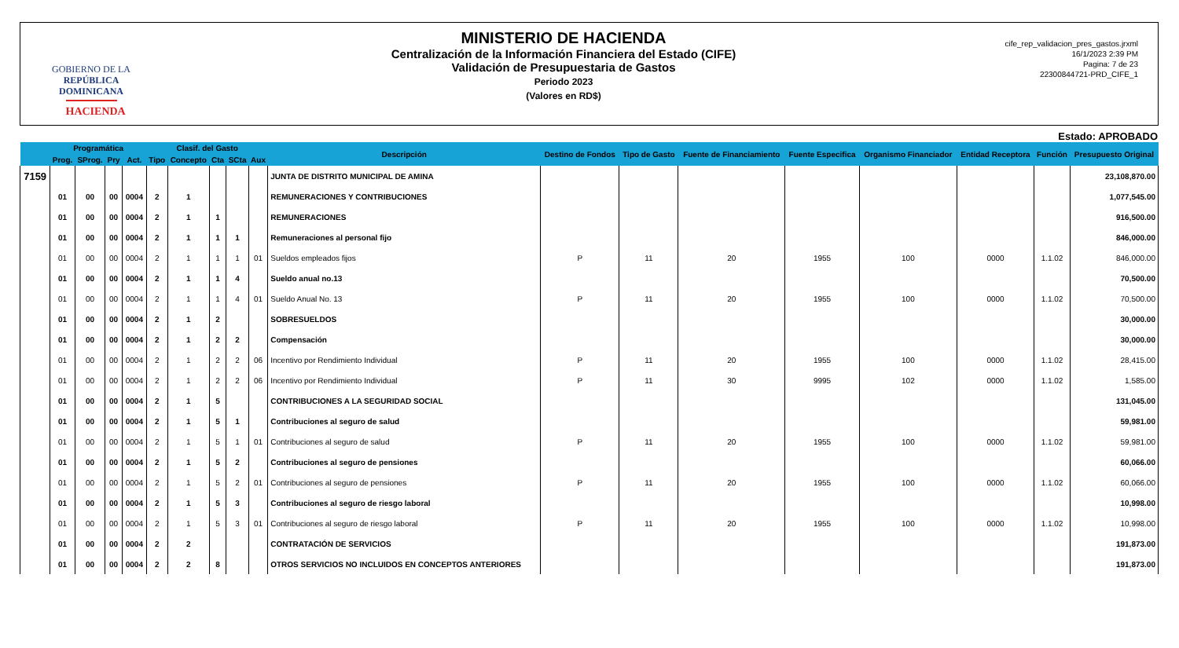GOBIERNO DE LA
REPÚBLICA
DOMINICANA
HACIENDA
MINISTERIO DE HACIENDA
Centralización de la Información Financiera del Estado (CIFE)
Validación de Presupuestaria de Gastos
Periodo 2023
(Valores en RD$)
cife_rep_validacion_pres_gastos.jrxml
16/1/2023 2:39 PM
Pagina: 7 de 23
22300844721-PRD_CIFE_1
Estado: APROBADO
| | Programática | | | | Clasif. del Gasto | | | | | Descripción | Destino de Fondos | Tipo de Gasto | Fuente de Financiamiento | Fuente Especifica | Organismo Financiador | Entidad Receptora | Función | Presupuesto Original |
| --- | --- | --- | --- | --- | --- | --- | --- | --- | --- | --- | --- | --- | --- | --- | --- | --- | --- | --- |
| | Prog. | SProg. | Pry | Act. | Tipo | Concepto | Cta | SCta | Aux | | | | | | | | | |
| 7159 | | | | | | | | | | JUNTA DE DISTRITO MUNICIPAL DE AMINA | | | | | | | | 23,108,870.00 |
| | 01 | 00 | 00 | 0004 | 2 | 1 | | | | REMUNERACIONES Y CONTRIBUCIONES | | | | | | | | 1,077,545.00 |
| | 01 | 00 | 00 | 0004 | 2 | 1 | 1 | | | REMUNERACIONES | | | | | | | | 916,500.00 |
| | 01 | 00 | 00 | 0004 | 2 | 1 | 1 | 1 | | Remuneraciones al personal fijo | | | | | | | | 846,000.00 |
| | 01 | 00 | 00 | 0004 | 2 | 1 | 1 | 1 | 01 | Sueldos empleados fijos | P | 11 | 20 | 1955 | 100 | 0000 | 1.1.02 | 846,000.00 |
| | 01 | 00 | 00 | 0004 | 2 | 1 | 1 | 4 | | Sueldo anual no.13 | | | | | | | | 70,500.00 |
| | 01 | 00 | 00 | 0004 | 2 | 1 | 1 | 4 | 01 | Sueldo Anual No. 13 | P | 11 | 20 | 1955 | 100 | 0000 | 1.1.02 | 70,500.00 |
| | 01 | 00 | 00 | 0004 | 2 | 1 | 2 | | | SOBRESUELDOS | | | | | | | | 30,000.00 |
| | 01 | 00 | 00 | 0004 | 2 | 1 | 2 | 2 | | Compensación | | | | | | | | 30,000.00 |
| | 01 | 00 | 00 | 0004 | 2 | 1 | 2 | 2 | 06 | Incentivo por Rendimiento Individual | P | 11 | 20 | 1955 | 100 | 0000 | 1.1.02 | 28,415.00 |
| | 01 | 00 | 00 | 0004 | 2 | 1 | 2 | 2 | 06 | Incentivo por Rendimiento Individual | P | 11 | 30 | 9995 | 102 | 0000 | 1.1.02 | 1,585.00 |
| | 01 | 00 | 00 | 0004 | 2 | 1 | 5 | | | CONTRIBUCIONES A LA SEGURIDAD SOCIAL | | | | | | | | 131,045.00 |
| | 01 | 00 | 00 | 0004 | 2 | 1 | 5 | 1 | | Contribuciones al seguro de salud | | | | | | | | 59,981.00 |
| | 01 | 00 | 00 | 0004 | 2 | 1 | 5 | 1 | 01 | Contribuciones al seguro de salud | P | 11 | 20 | 1955 | 100 | 0000 | 1.1.02 | 59,981.00 |
| | 01 | 00 | 00 | 0004 | 2 | 1 | 5 | 2 | | Contribuciones al seguro de pensiones | | | | | | | | 60,066.00 |
| | 01 | 00 | 00 | 0004 | 2 | 1 | 5 | 2 | 01 | Contribuciones al seguro de pensiones | P | 11 | 20 | 1955 | 100 | 0000 | 1.1.02 | 60,066.00 |
| | 01 | 00 | 00 | 0004 | 2 | 1 | 5 | 3 | | Contribuciones al seguro de riesgo laboral | | | | | | | | 10,998.00 |
| | 01 | 00 | 00 | 0004 | 2 | 1 | 5 | 3 | 01 | Contribuciones al seguro de riesgo laboral | P | 11 | 20 | 1955 | 100 | 0000 | 1.1.02 | 10,998.00 |
| | 01 | 00 | 00 | 0004 | 2 | 2 | | | | CONTRATACIÓN DE SERVICIOS | | | | | | | | 191,873.00 |
| | 01 | 00 | 00 | 0004 | 2 | 2 | 8 | | | OTROS SERVICIOS NO INCLUIDOS EN CONCEPTOS ANTERIORES | | | | | | | | 191,873.00 |